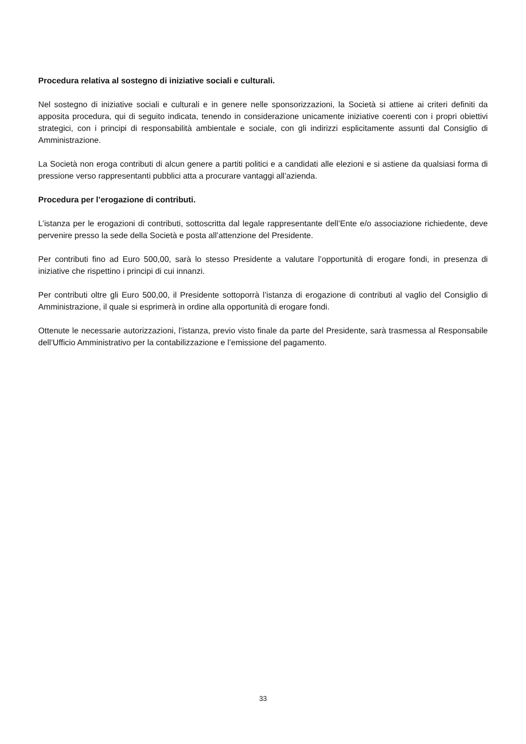Procedura relativa al sostegno di iniziative sociali e culturali.
Nel sostegno di iniziative sociali e culturali e in genere nelle sponsorizzazioni, la Società si attiene ai criteri definiti da apposita procedura, qui di seguito indicata, tenendo in considerazione unicamente iniziative coerenti con i propri obiettivi strategici, con i principi di responsabilità ambientale e sociale, con gli indirizzi esplicitamente assunti dal Consiglio di Amministrazione.
La Società non eroga contributi di alcun genere a partiti politici e a candidati alle elezioni e si astiene da qualsiasi forma di pressione verso rappresentanti pubblici atta a procurare vantaggi all’azienda.
Procedura per l’erogazione di contributi.
L’istanza per le erogazioni di contributi, sottoscritta dal legale rappresentante dell’Ente e/o associazione richiedente, deve pervenire presso la sede della Società e posta all’attenzione del Presidente.
Per contributi fino ad Euro 500,00, sarà lo stesso Presidente a valutare l’opportunità di erogare fondi, in presenza di iniziative che rispettino i principi di cui innanzi.
Per contributi oltre gli Euro 500,00, il Presidente sottoporrà l’istanza di erogazione di contributi al vaglio del Consiglio di Amministrazione, il quale si esprimerà in ordine alla opportunità di erogare fondi.
Ottenute le necessarie autorizzazioni, l’istanza, previo visto finale da parte del Presidente, sarà trasmessa al Responsabile dell’Ufficio Amministrativo per la contabilizzazione e l’emissione del pagamento.
33